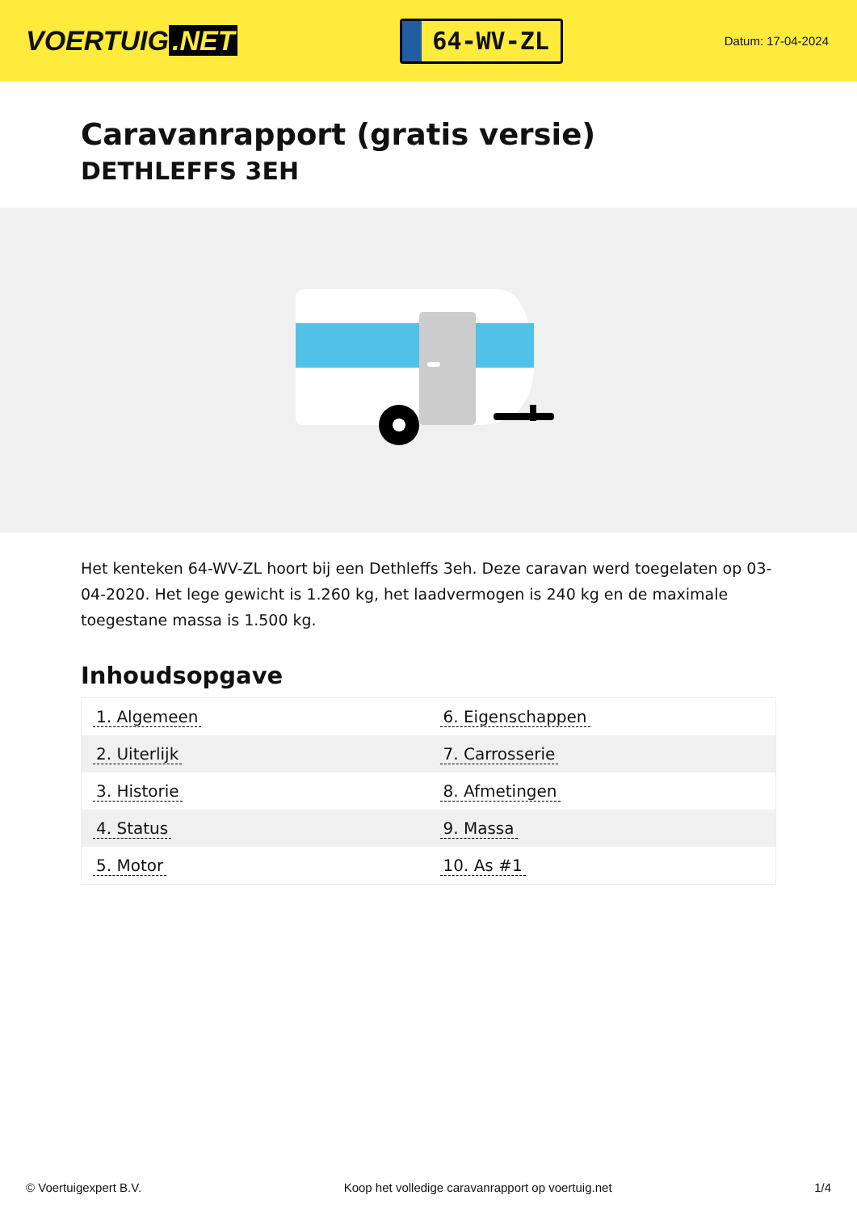VOERTUIG.NET
64-WV-ZL
Datum: 17-04-2024
Caravanrapport (gratis versie)
DETHLEFFS 3EH
Het kenteken 64-WV-ZL hoort bij een Dethleffs 3eh. Deze caravan werd toegelaten op 03-04-2020. Het lege gewicht is 1.260 kg, het laadvermogen is 240 kg en de maximale toegestane massa is 1.500 kg.
Inhoudsopgave
| 1. Algemeen | 6. Eigenschappen |
| 2. Uiterlijk | 7. Carrosserie |
| 3. Historie | 8. Afmetingen |
| 4. Status | 9. Massa |
| 5. Motor | 10. As #1 |
© Voertuigexpert B.V. Koop het volledige caravanrapport op voertuig.net 1/4